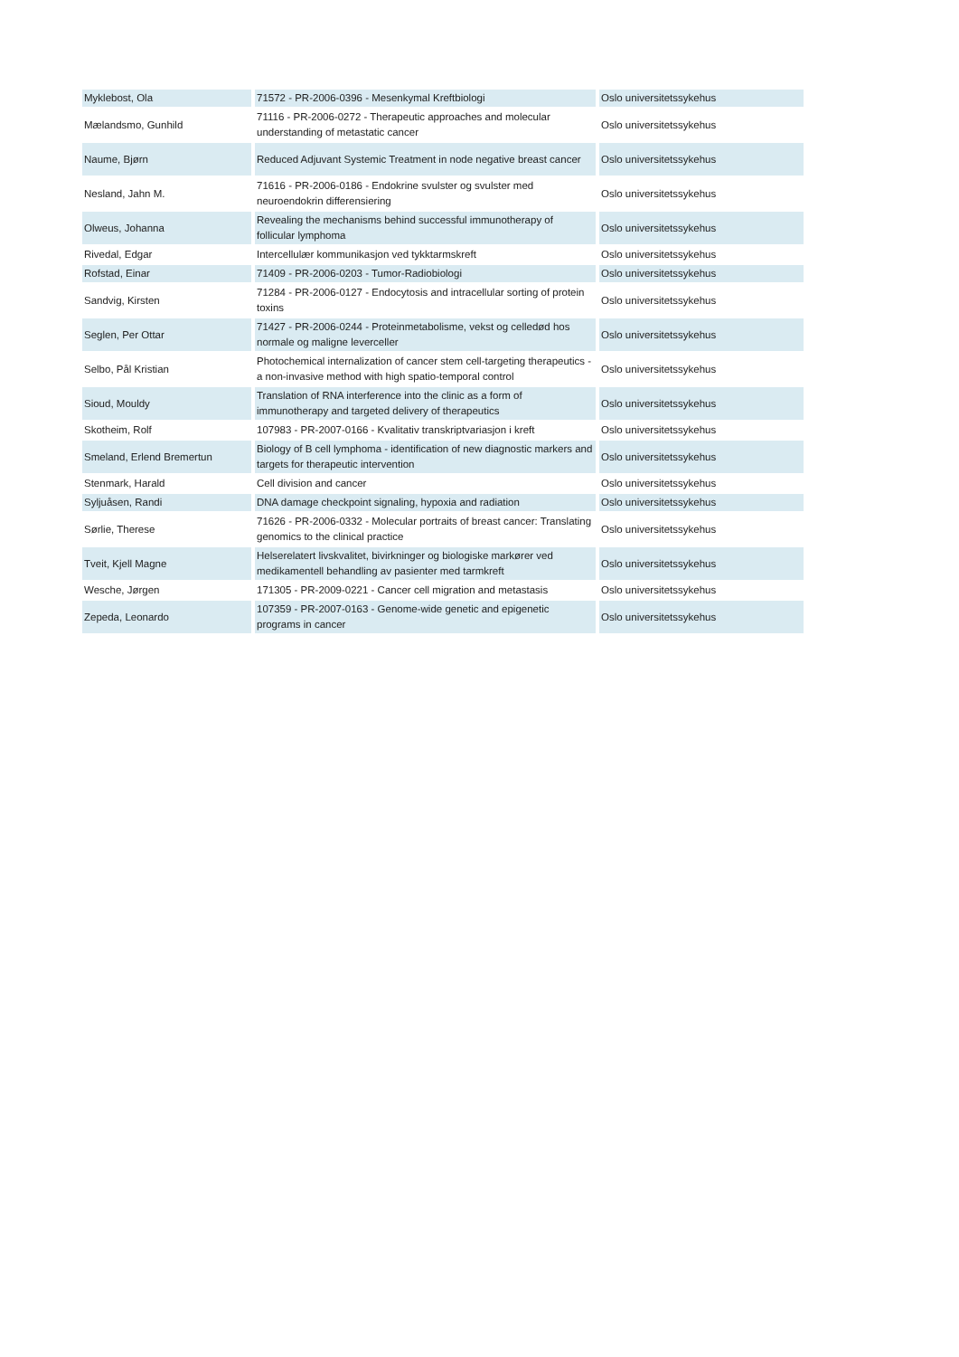| Myklebost, Ola | 71572 - PR-2006-0396 - Mesenkymal Kreftbiologi | Oslo universitetssykehus |
| Mælandsmo, Gunhild | 71116 - PR-2006-0272 - Therapeutic approaches and molecular understanding of metastatic cancer | Oslo universitetssykehus |
| Naume, Bjørn | Reduced Adjuvant Systemic Treatment in node negative breast cancer | Oslo universitetssykehus |
| Nesland, Jahn M. | 71616 - PR-2006-0186 - Endokrine svulster og svulster med neuroendokrin differensiering | Oslo universitetssykehus |
| Olweus, Johanna | Revealing the mechanisms behind successful immunotherapy of follicular lymphoma | Oslo universitetssykehus |
| Rivedal, Edgar | Intercellulær kommunikasjon ved tykktarmskreft | Oslo universitetssykehus |
| Rofstad, Einar | 71409 - PR-2006-0203 - Tumor-Radiobiologi | Oslo universitetssykehus |
| Sandvig, Kirsten | 71284 - PR-2006-0127 - Endocytosis and intracellular sorting of protein toxins | Oslo universitetssykehus |
| Seglen, Per Ottar | 71427 - PR-2006-0244 - Proteinmetabolisme, vekst og celledød hos normale og maligne leverceller | Oslo universitetssykehus |
| Selbo, Pål Kristian | Photochemical internalization of cancer stem cell-targeting therapeutics - a non-invasive method with high spatio-temporal control | Oslo universitetssykehus |
| Sioud, Mouldy | Translation of RNA interference into the clinic as a form of immunotherapy and targeted delivery of therapeutics | Oslo universitetssykehus |
| Skotheim, Rolf | 107983 - PR-2007-0166 - Kvalitativ transkriptvariasjon i kreft | Oslo universitetssykehus |
| Smeland, Erlend Bremertun | Biology of B cell lymphoma - identification of new diagnostic markers and targets for therapeutic intervention | Oslo universitetssykehus |
| Stenmark, Harald | Cell division and cancer | Oslo universitetssykehus |
| Syljuåsen, Randi | DNA damage checkpoint signaling, hypoxia and radiation | Oslo universitetssykehus |
| Sørlie, Therese | 71626 - PR-2006-0332 - Molecular portraits of breast cancer: Translating genomics to the clinical practice | Oslo universitetssykehus |
| Tveit, Kjell Magne | Helserelatert livskvalitet, bivirkninger og biologiske markører ved medikamentell behandling av pasienter med tarmkreft | Oslo universitetssykehus |
| Wesche, Jørgen | 171305 - PR-2009-0221 - Cancer cell migration and metastasis | Oslo universitetssykehus |
| Zepeda, Leonardo | 107359 - PR-2007-0163 - Genome-wide genetic and epigenetic programs in cancer | Oslo universitetssykehus |